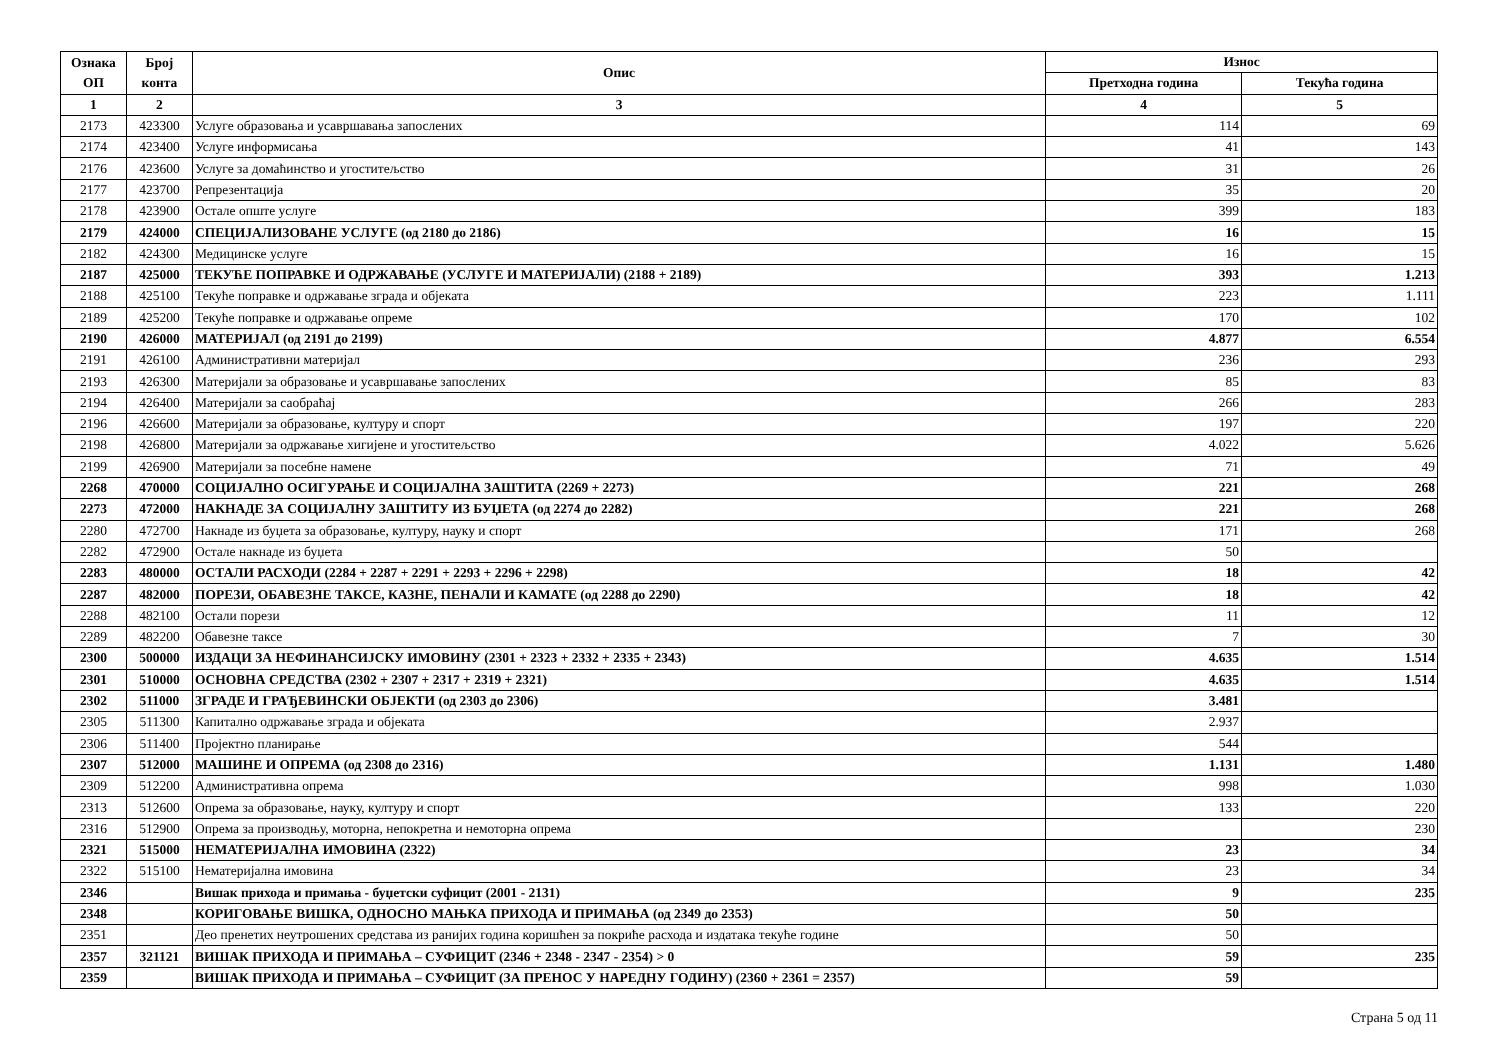| Ознака ОП | Број конта | Опис | Износ | |
| --- | --- | --- | --- | --- |
| | | | Претходна година | Текућа година |
| 1 | 2 | 3 | 4 | 5 |
| 2173 | 423300 | Услуге образовања и усавршавања запослених | 114 | 69 |
| 2174 | 423400 | Услуге информисања | 41 | 143 |
| 2176 | 423600 | Услуге за домаћинство и угоститељство | 31 | 26 |
| 2177 | 423700 | Репрезентација | 35 | 20 |
| 2178 | 423900 | Остале опште услуге | 399 | 183 |
| 2179 | 424000 | СПЕЦИЈАЛИЗОВАНЕ УСЛУГЕ (од 2180 до 2186) | 16 | 15 |
| 2182 | 424300 | Медицинске услуге | 16 | 15 |
| 2187 | 425000 | ТЕКУЋЕ ПОПРАВКЕ И ОДРЖАВАЊЕ (УСЛУГЕ И МАТЕРИЈАЛИ) (2188 + 2189) | 393 | 1.213 |
| 2188 | 425100 | Текуће поправке и одржавање зграда и објеката | 223 | 1.111 |
| 2189 | 425200 | Текуће поправке и одржавање опреме | 170 | 102 |
| 2190 | 426000 | МАТЕРИЈАЛ (од 2191 до 2199) | 4.877 | 6.554 |
| 2191 | 426100 | Административни материјал | 236 | 293 |
| 2193 | 426300 | Материјали за образовање и усавршавање запослених | 85 | 83 |
| 2194 | 426400 | Материјали за саобраћај | 266 | 283 |
| 2196 | 426600 | Материјали за образовање, културу и спорт | 197 | 220 |
| 2198 | 426800 | Материјали за одржавање хигијене и угоститељство | 4.022 | 5.626 |
| 2199 | 426900 | Материјали за посебне намене | 71 | 49 |
| 2268 | 470000 | СОЦИЈАЛНО ОСИГУРАЊЕ И СОЦИЈАЛНА ЗАШТИТА (2269 + 2273) | 221 | 268 |
| 2273 | 472000 | НАКНАДЕ ЗА СОЦИЈАЛНУ ЗАШТИТУ ИЗ БУЏЕТА (од 2274 до 2282) | 221 | 268 |
| 2280 | 472700 | Накнаде из буџета за образовање, културу, науку и спорт | 171 | 268 |
| 2282 | 472900 | Остале накнаде из буџета | 50 | |
| 2283 | 480000 | ОСТАЛИ РАСХОДИ (2284 + 2287 + 2291 + 2293 + 2296 + 2298) | 18 | 42 |
| 2287 | 482000 | ПОРЕЗИ, ОБАВЕЗНЕ ТАКСЕ, КАЗНЕ, ПЕНАЛИ И КАМАТЕ (од 2288 до 2290) | 18 | 42 |
| 2288 | 482100 | Остали порези | 11 | 12 |
| 2289 | 482200 | Обавезне таксе | 7 | 30 |
| 2300 | 500000 | ИЗДАЦИ ЗА НЕФИНАНСИЈСКУ ИМОВИНУ (2301 + 2323 + 2332 + 2335 + 2343) | 4.635 | 1.514 |
| 2301 | 510000 | ОСНОВНА СРЕДСТВА (2302 + 2307 + 2317 + 2319 + 2321) | 4.635 | 1.514 |
| 2302 | 511000 | ЗГРАДЕ И ГРАЂЕВИНСКИ ОБЈЕКТИ (од 2303 до 2306) | 3.481 | |
| 2305 | 511300 | Капитално одржавање зграда и објеката | 2.937 | |
| 2306 | 511400 | Пројектно планирање | 544 | |
| 2307 | 512000 | МАШИНЕ И ОПРЕМА (од 2308 до 2316) | 1.131 | 1.480 |
| 2309 | 512200 | Административна опрема | 998 | 1.030 |
| 2313 | 512600 | Опрема за образовање, науку, културу и спорт | 133 | 220 |
| 2316 | 512900 | Опрема за производњу, моторна, непокретна и немоторна опрема | | 230 |
| 2321 | 515000 | НЕМАТЕРИЈАЛНА ИМОВИНА (2322) | 23 | 34 |
| 2322 | 515100 | Нематеријална имовина | 23 | 34 |
| 2346 | | Вишак прихода и примања - буџетски суфицит (2001 - 2131) | 9 | 235 |
| 2348 | | КОРИГОВАЊЕ ВИШКА, ОДНОСНО МАЊКА ПРИХОДА И ПРИМАЊА (од 2349 до 2353) | 50 | |
| 2351 | | Део пренетих неутрошених средстава из ранијих година коришћен за покриће расхода и издатака текуће године | 50 | |
| 2357 | 321121 | ВИШАК ПРИХОДА И ПРИМАЊА – СУФИЦИТ (2346 + 2348 - 2347 - 2354) > 0 | 59 | 235 |
| 2359 | | ВИШАК ПРИХОДА И ПРИМАЊА – СУФИЦИТ (ЗА ПРЕНОС У НАРЕДНУ ГОДИНУ) (2360 + 2361 = 2357) | 59 | |
Страна 5 од 11